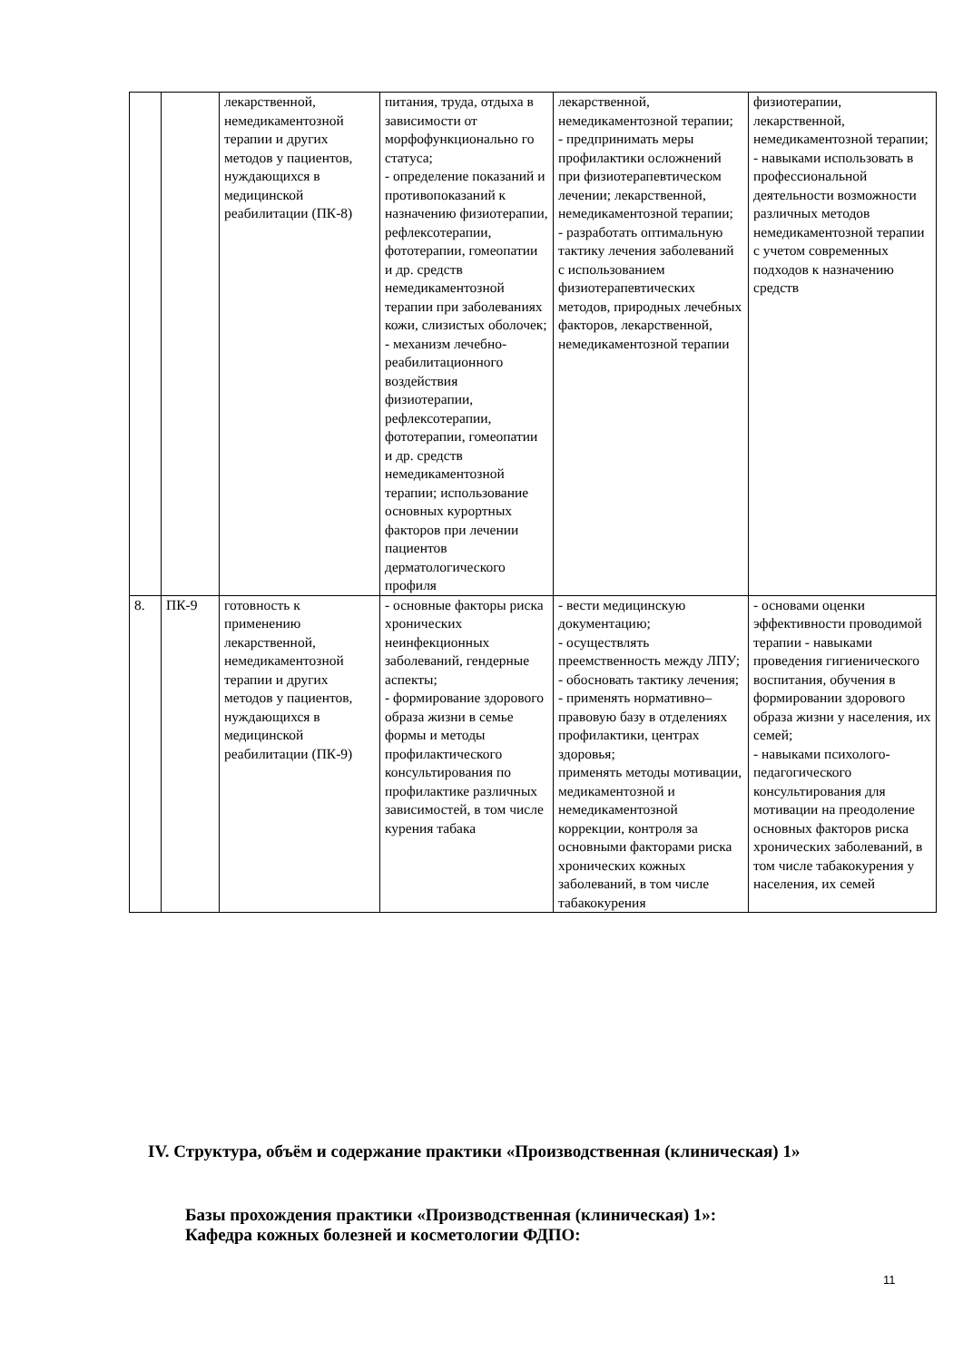| | | лекарственной, немедикаментозной терапии и других методов у пациентов, нуждающихся в медицинской реабилитации (ПК-8) | питания, труда, отдыха в зависимости от морфофункционально го статуса; - определение показаний и противопоказаний к назначению физиотерапии, рефлексотерапии, фототерапии, гомеопатии и др. средств немедикаментозной терапии при заболеваниях кожи, слизистых оболочек; - механизм лечебно-реабилитационного воздействия физиотерапии, рефлексотерапии, фототерапии, гомеопатии и др. средств немедикаментозной терапии; использование основных курортных факторов при лечении пациентов дерматологического профиля | лекарственной, немедикаментозной терапии; - предпринимать меры профилактики осложнений при физиотерапевтическом лечении; лекарственной, немедикаментозной терапии; - разработать оптимальную тактику лечения заболеваний с использованием физиотерапевтических методов, природных лечебных факторов, лекарственной, немедикаментозной терапии | физиотерапии, лекарственной, немедикаментозной терапии; - навыками использовать в профессиональной деятельности возможности различных методов немедикаментозной терапии с учетом современных подходов к назначению средств |
| 8. | ПК-9 | готовность к применению лекарственной, немедикаментозной терапии и других методов у пациентов, нуждающихся в медицинской реабилитации (ПК-9) | - основные факторы риска хронических неинфекционных заболеваний, гендерные аспекты; - формирование здорового образа жизни в семье формы и методы профилактического консультирования по профилактике различных зависимостей, в том числе курения табака | - вести медицинскую документацию; - осуществлять преемственность между ЛПУ; - обосновать тактику лечения; - применять нормативно–правовую базу в отделениях профилактики, центрах здоровья; применять методы мотивации, медикаментозной и немедикаментозной коррекции, контроля за основными факторами риска хронических кожных заболеваний, в том числе табакокурения | - основами оценки эффективности проводимой терапии - навыками проведения гигиенического воспитания, обучения в формировании здорового образа жизни у населения, их семей; - навыками психолого-педагогического консультирования для мотивации на преодоление основных факторов риска хронических заболеваний, в том числе табакокурения у населения, их семей |
IV. Структура, объём и содержание практики «Производственная (клиническая) 1»
Базы прохождения практики «Производственная (клиническая) 1»:
Кафедра кожных болезней и косметологии ФДПО:
11